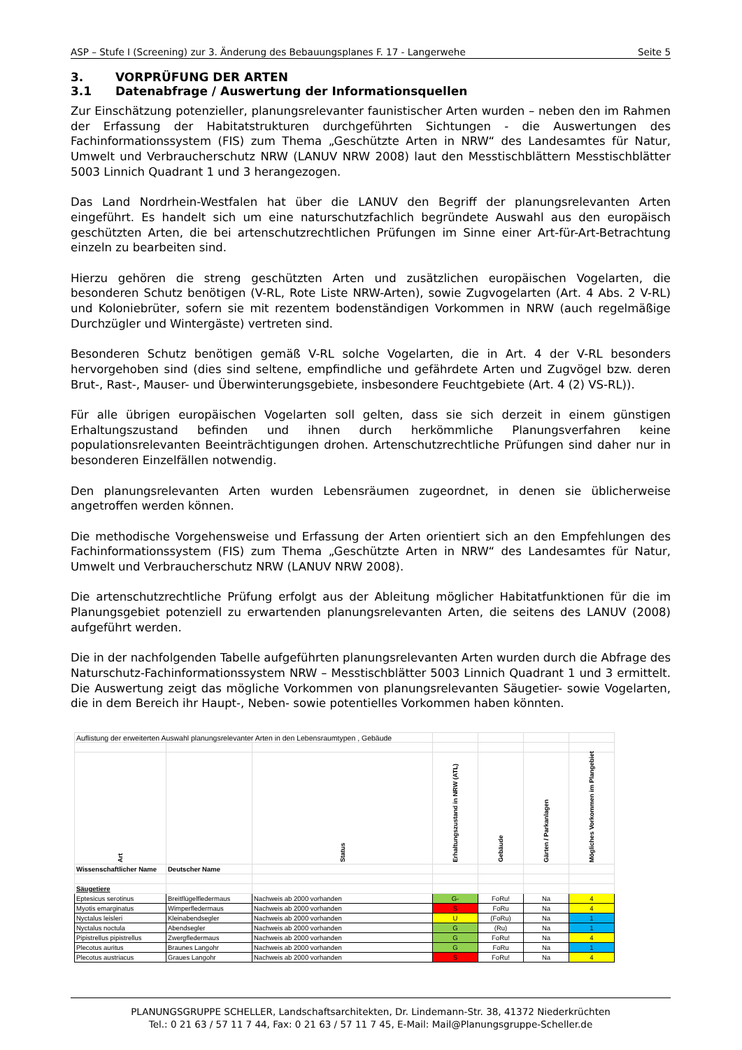ASP – Stufe I (Screening) zur 3. Änderung des Bebauungsplanes F. 17 - Langerwehe Seite 5
3. VORPRÜFUNG DER ARTEN
3.1 Datenabfrage / Auswertung der Informationsquellen
Zur Einschätzung potenzieller, planungsrelevanter faunistischer Arten wurden – neben den im Rahmen der Erfassung der Habitatstrukturen durchgeführten Sichtungen - die Auswertungen des Fachinformationssystem (FIS) zum Thema „Geschützte Arten in NRW“ des Landesamtes für Natur, Umwelt und Verbraucherschutz NRW (LANUV NRW 2008) laut den Messtischblättern Messtischblätter 5003 Linnich Quadrant 1 und 3 herangezogen.
Das Land Nordrhein-Westfalen hat über die LANUV den Begriff der planungsrelevanten Arten eingeführt. Es handelt sich um eine naturschutzfachlich begründete Auswahl aus den europäisch geschützten Arten, die bei artenschutzrechtlichen Prüfungen im Sinne einer Art-für-Art-Betrachtung einzeln zu bearbeiten sind.
Hierzu gehören die streng geschützten Arten und zusätzlichen europäischen Vogelarten, die besonderen Schutz benötigen (V-RL, Rote Liste NRW-Arten), sowie Zugvogelarten (Art. 4 Abs. 2 V-RL) und Koloniebrüter, sofern sie mit rezentem bodenständigen Vorkommen in NRW (auch regelmäßige Durchzügler und Wintergäste) vertreten sind.
Besonderen Schutz benötigen gemäß V-RL solche Vogelarten, die in Art. 4 der V-RL besonders hervorgehoben sind (dies sind seltene, empfindliche und gefährdete Arten und Zugvögel bzw. deren Brut-, Rast-, Mauser- und Überwinterungsgebiete, insbesondere Feuchtgebiete (Art. 4 (2) VS-RL)).
Für alle übrigen europäischen Vogelarten soll gelten, dass sie sich derzeit in einem günstigen Erhaltungszustand befinden und ihnen durch herkömmliche Planungsverfahren keine populationsrelevanten Beeinträchtigungen drohen. Artenschutzrechtliche Prüfungen sind daher nur in besonderen Einzelfällen notwendig.
Den planungsrelevanten Arten wurden Lebensräumen zugeordnet, in denen sie üblicherweise angetroffen werden können.
Die methodische Vorgehensweise und Erfassung der Arten orientiert sich an den Empfehlungen des Fachinformationssystem (FIS) zum Thema „Geschützte Arten in NRW“ des Landesamtes für Natur, Umwelt und Verbraucherschutz NRW (LANUV NRW 2008).
Die artenschutzrechtliche Prüfung erfolgt aus der Ableitung möglicher Habitatfunktionen für die im Planungsgebiet potenziell zu erwartenden planungsrelevanten Arten, die seitens des LANUV (2008) aufgeführt werden.
Die in der nachfolgenden Tabelle aufgeführten planungsrelevanten Arten wurden durch die Abfrage des Naturschutz-Fachinformationssystem NRW – Messtischblätter 5003 Linnich Quadrant 1 und 3 ermittelt. Die Auswertung zeigt das mögliche Vorkommen von planungsrelevanten Säugetier- sowie Vogelarten, die in dem Bereich ihr Haupt-, Neben- sowie potentielles Vorkommen haben könnten.
| Auflistung der erweiterten Auswahl planungsrelevanter Arten in den Lebensraumtypen , Gebäude | | | | | | |
| Art | | Status | Erhaltungszustand in NRW (ATL) | Gebäude | Gärten / Parkanlagen | Mögliches Vorkommen im Plangebiet |
| Wissenschaftlicher Name | Deutscher Name | | | | | |
| Säugetiere | | | | | | |
| Eptesicus serotinus | Breitflügelfledermaus | Nachweis ab 2000 vorhanden | G- | FoRu! | Na | 4 |
| Myotis emarginatus | Wimperfledermaus | Nachweis ab 2000 vorhanden | S | FoRu | Na | 4 |
| Nyctalus leisleri | Kleinabendsegler | Nachweis ab 2000 vorhanden | U | (FoRu) | Na | 1 |
| Nyctalus noctula | Abendsegler | Nachweis ab 2000 vorhanden | G | (Ru) | Na | 1 |
| Pipistrellus pipistrellus | Zwergfledermaus | Nachweis ab 2000 vorhanden | G | FoRu! | Na | 4 |
| Plecotus auritus | Braunes Langohr | Nachweis ab 2000 vorhanden | G | FoRu | Na | 1 |
| Plecotus austriacus | Graues Langohr | Nachweis ab 2000 vorhanden | S | FoRu! | Na | 4 |
PLANUNGSGRUPPE SCHELLER, Landschaftsarchitekten, Dr. Lindemann-Str. 38, 41372 Niederkrüchten
Tel.: 0 21 63 / 57 11 7 44, Fax: 0 21 63 / 57 11 7 45, E-Mail: Mail@Planungsgruppe-Scheller.de